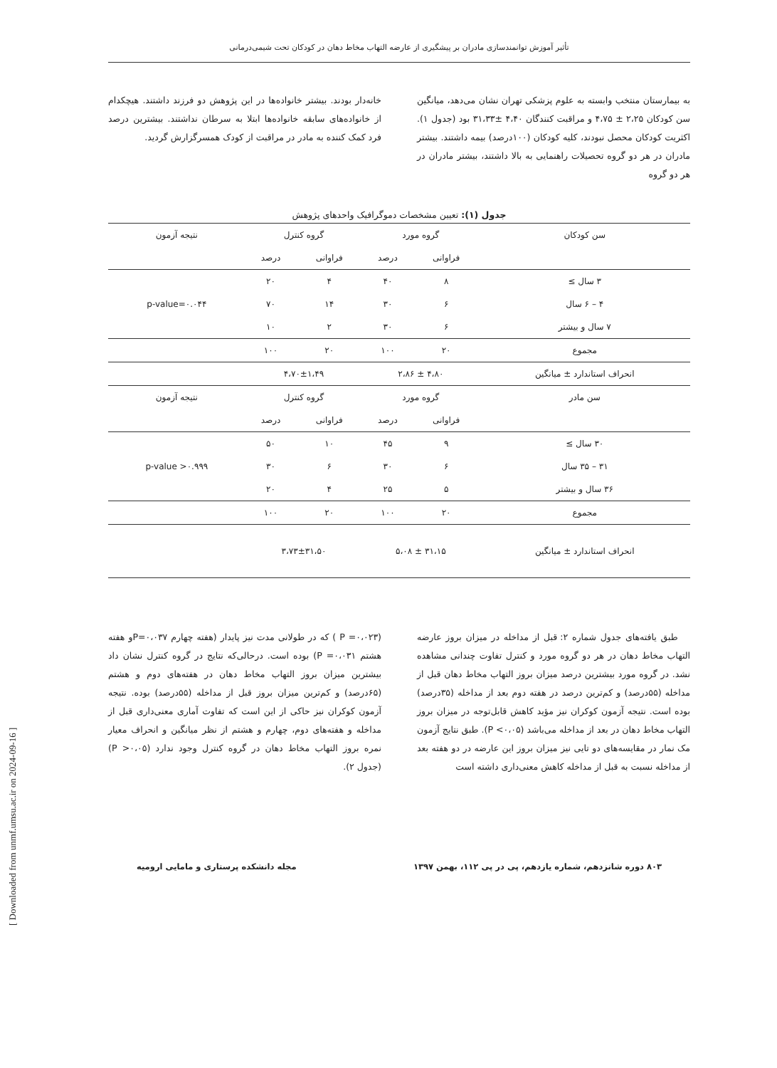تأثیر آموزش توانمندسازی مادران بر پیشگیری از عارضه التهاب مخاط دهان در کودکان تحت شیمی‌درمانی
به بیمارستان منتخب وابسته به علوم پزشکی تهران نشان می‌دهد، میانگین سن کودکان ۲،۲۵ ± ۴،۷۵ و مراقبت کنندگان ۴،۴۰ ±۳۱،۳۳ بود (جدول ۱). اکثریت کودکان محصل نبودند، کلیه کودکان (۱۰۰درصد) بیمه داشتند. بیشتر مادران در هر دو گروه تحصیلات راهنمایی به بالا داشتند، بیشتر مادران در هر دو گروه
خانه‌دار بودند. بیشتر خانواده‌ها در این پژوهش دو فرزند داشتند. هیچکدام از خانواده‌های سابقه خانواده‌ها ابتلا به سرطان نداشتند. بیشترین درصد فرد کمک کننده به مادر در مراقبت از کودک همسرگزارش گردید.
جدول (۱): تعیین مشخصات دموگرافیک واحدهای پژوهش
| سن کودکان | گروه مورد | | گروه کنترل | | نتیجه آزمون |
| --- | --- | --- | --- | --- | --- |
| | فراوانی | درصد | فراوانی | درصد | |
| ۳ سال ≥ | ۸ | ۴۰ | ۴ | ۲۰ | p-value=۰.۰۴۴ |
| ۴ – ۶ سال | ۶ | ۳۰ | ۱۴ | ۷۰ | |
| ۷ سال و بیشتر | ۶ | ۳۰ | ۲ | ۱۰ | |
| مجموع | ۲۰ | ۱۰۰ | ۲۰ | ۱۰۰ | |
| انحراف استاندارد ± میانگین | ۴،۸۰ ± ۲،۸۶ | | ۴،۷۰±۱،۴۹ | | |
| سن مادر | گروه مورد | | گروه کنترل | | نتیجه آزمون |
| | فراوانی | درصد | فراوانی | درصد | |
| ۳۰ سال ≥ | ۹ | ۴۵ | ۱۰ | ۵۰ | p-value >۰.۹۹۹ |
| ۳۱ – ۳۵ سال | ۶ | ۳۰ | ۶ | ۳۰ | |
| ۳۶ سال و بیشتر | ۵ | ۲۵ | ۴ | ۲۰ | |
| مجموع | ۲۰ | ۱۰۰ | ۲۰ | ۱۰۰ | |
| انحراف استاندارد ± میانگین | ۳۱،۱۵ ± ۵،۰۸ | | ۳،۷۳±۳۱،۵۰ | | |
طبق یافته‌های جدول شماره ۲: قبل از مداخله در میزان بروز عارضه التهاب مخاط دهان در هر دو گروه مورد و کنترل تفاوت چندانی مشاهده نشد. در گروه مورد بیشترین درصد میزان بروز التهاب مخاط دهان قبل از مداخله (۵۵درصد) و کم‌ترین درصد در هفته دوم بعد از مداخله (۳۵درصد) بوده است. نتیجه آزمون کوکران نیز مؤید کاهش قابل‌توجه در میزان بروز التهاب مخاط دهان در بعد از مداخله می‌باشد (P <۰،۰۵). طبق نتایج آزمون مک نمار در مقایسه‌های دو تایی نیز میزان بروز این عارضه در دو هفته بعد از مداخله نسبت به قبل از مداخله کاهش معنی‌داری داشته است
(P =۰،۰۲۳ ) که در طولانی مدت نیز پایدار (هفته چهارم P=۰،۰۳۷و هفته هشتم P =۰،۰۳۱) بوده است. درحالی‌که نتایج در گروه کنترل نشان داد بیشترین میزان بروز التهاب مخاط دهان در هفته‌های دوم و هشتم (۶۵درصد) و کم‌ترین میزان بروز قبل از مداخله (۵۵درصد) بوده. نتیجه آزمون کوکران نیز حاکی از این است که تفاوت آماری معنی‌داری قبل از مداخله و هفته‌های دوم، چهارم و هشتم از نظر میانگین و انحراف معیار نمره بروز التهاب مخاط دهان در گروه کنترل وجود ندارد (P >۰،۰۵) (جدول ۲).
۸۰۳ دوره شانزدهم، شماره یازدهم، پی در پی ۱۱۲، بهمن ۱۳۹۷ مجله دانشکده پرستاری و مامایی ارومیه
[ Downloaded from unmf.umsu.ac.ir on 2024-09-16 ]